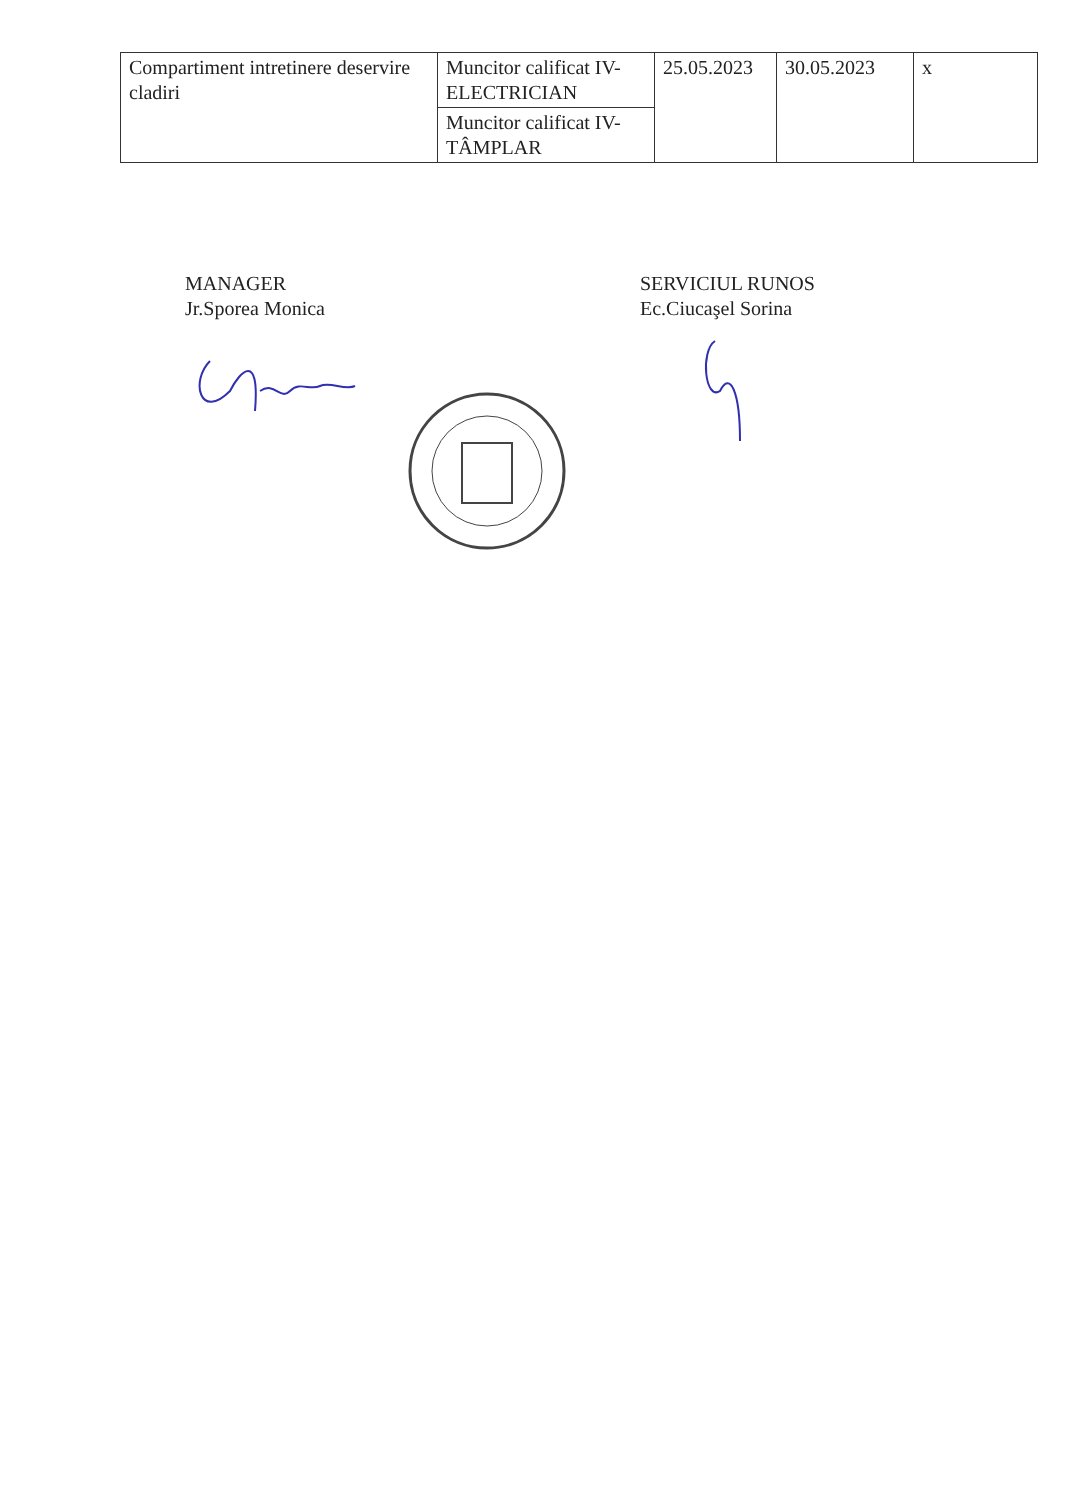| Compartiment intretinere deservire cladiri | Muncitor calificat IV-ELECTRICIAN | 25.05.2023 | 30.05.2023 | x |
| | Muncitor calificat IV-TÂMPLAR | | | |
MANAGER
Jr.Sporea Monica
SERVICIUL RUNOS
Ec.Ciucaşel Sorina